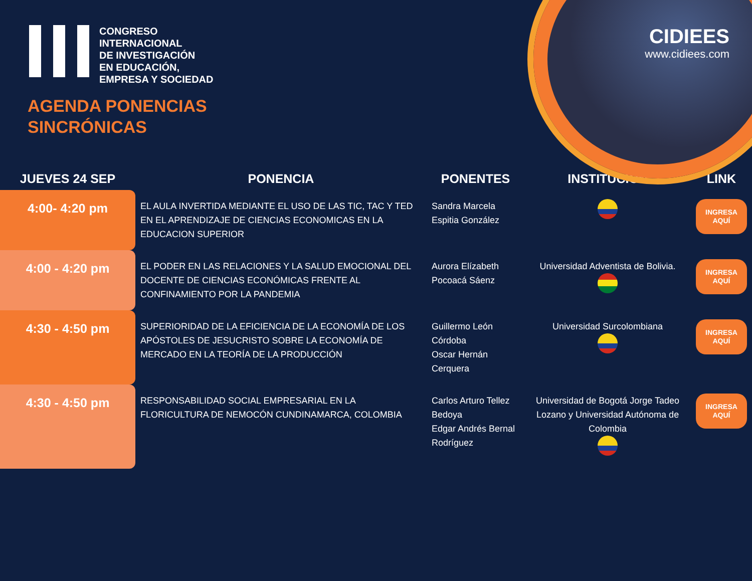CONGRESO
INTERNACIONAL
DE INVESTIGACIÓN
EN EDUCACIÓN,
EMPRESA Y SOCIEDAD
CIDIEES
www.cidiees.com
AGENDA PONENCIAS
SINCRÓNICAS
| JUEVES 24 SEP | PONENCIA | PONENTES | INSTITUCIÓN | LINK |
| --- | --- | --- | --- | --- |
| 4:00- 4:20 pm | EL AULA INVERTIDA MEDIANTE EL USO DE LAS TIC, TAC Y TED EN EL APRENDIZAJE DE CIENCIAS ECONOMICAS EN LA EDUCACION SUPERIOR | Sandra Marcela Espitia González | | INGRESA AQUÍ |
| 4:00 - 4:20 pm | EL PODER EN LAS RELACIONES Y LA SALUD EMOCIONAL DEL DOCENTE DE CIENCIAS ECONÓMICAS FRENTE AL CONFINAMIENTO POR LA PANDEMIA | Aurora Elízabeth Pocoacá Sáenz | Universidad Adventista de Bolivia. | INGRESA AQUÍ |
| 4:30 - 4:50 pm | SUPERIORIDAD DE LA EFICIENCIA DE LA ECONOMÍA DE LOS APÓSTOLES DE JESUCRISTO SOBRE LA ECONOMÍA DE MERCADO EN LA TEORÍA DE LA PRODUCCIÓN | Guillermo León Córdoba Oscar Hernán Cerquera | Universidad Surcolombiana | INGRESA AQUÍ |
| 4:30 - 4:50 pm | RESPONSABILIDAD SOCIAL EMPRESARIAL EN LA FLORICULTURA DE NEMOCÓN CUNDINAMARCA, COLOMBIA | Carlos Arturo Tellez Bedoya Edgar Andrés Bernal Rodríguez | Universidad de Bogotá Jorge Tadeo Lozano y Universidad Autónoma de Colombia | INGRESA AQUÍ |